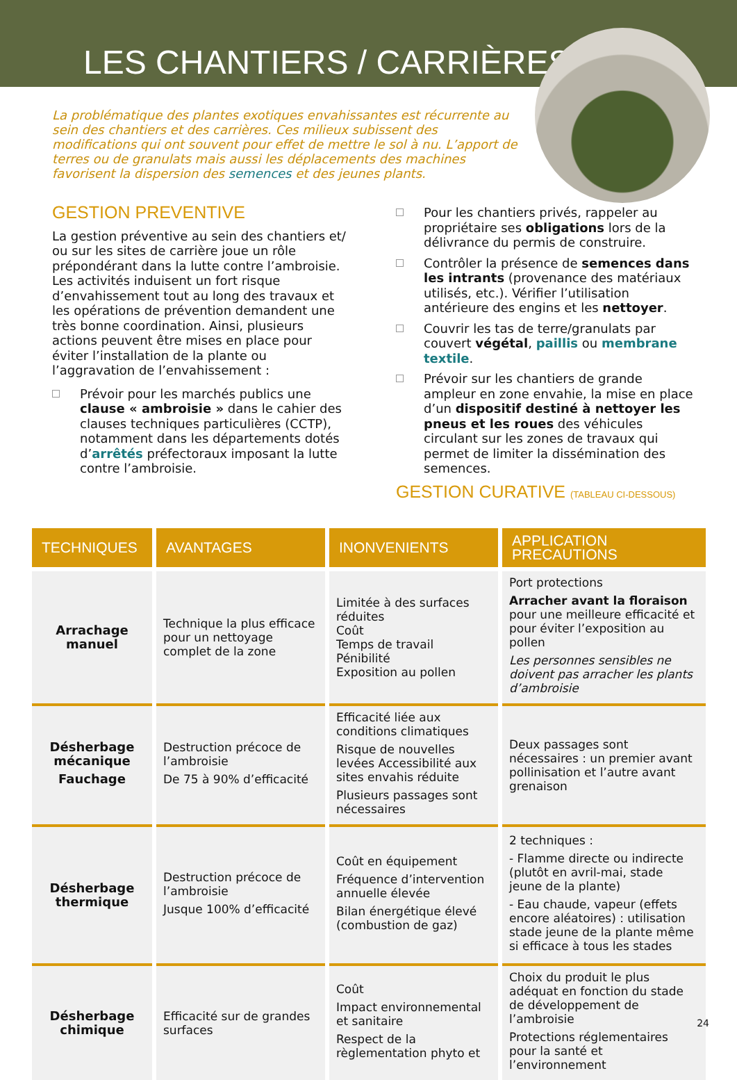LES CHANTIERS / CARRIÈRES
La problématique des plantes exotiques envahissantes est récurrente au sein des chantiers et des carrières. Ces milieux subissent des modifications qui ont souvent pour effet de mettre le sol à nu. L’apport de terres ou de granulats mais aussi les déplacements des machines favorisent la dispersion des semences et des jeunes plants.
GESTION PREVENTIVE
La gestion préventive au sein des chantiers et/ ou sur les sites de carrière joue un rôle prépondérant dans la lutte contre l’ambroisie. Les activités induisent un fort risque d’envahissement tout au long des travaux et les opérations de prévention demandent une très bonne coordination. Ainsi, plusieurs actions peuvent être mises en place pour éviter l’installation de la plante ou l’aggravation de l’envahissement :
Prévoir pour les marchés publics une clause « ambroisie » dans le cahier des clauses techniques particulières (CCTP), notamment dans les départements dotés d’arrêtés préfectoraux imposant la lutte contre l’ambroisie.
Pour les chantiers privés, rappeler au propriétaire ses obligations lors de la délivrance du permis de construire.
Contrôler la présence de semences dans les intrants (provenance des matériaux utilisés, etc.). Vérifier l’utilisation antérieure des engins et les nettoyer.
Couvrir les tas de terre/granulats par couvert végétal, paillis ou membrane textile.
Prévoir sur les chantiers de grande ampleur en zone envahie, la mise en place d’un dispositif destiné à nettoyer les pneus et les roues des véhicules circulant sur les zones de travaux qui permet de limiter la dissémination des semences.
GESTION CURATIVE (TABLEAU CI-DESSOUS)
| TECHNIQUES | AVANTAGES | INONVENIENTS | APPLICATION PRECAUTIONS |
| --- | --- | --- | --- |
| Arrachage manuel | Technique la plus efficace pour un nettoyage complet de la zone | Limitée à des surfaces réduites Coût Temps de travail Pénibilité Exposition au pollen | Port protections Arracher avant la floraison pour une meilleure efficacité et pour éviter l’exposition au pollen Les personnes sensibles ne doivent pas arracher les plants d’ambroisie |
| Désherbage mécanique Fauchage | Destruction précoce de l’ambroisie De 75 à 90% d’efficacité | Efficacité liée aux conditions climatiques Risque de nouvelles levées Accessibilité aux sites envahis réduite Plusieurs passages sont nécessaires | Deux passages sont nécessaires : un premier avant pollinisation et l’autre avant grenaison |
| Désherbage thermique | Destruction précoce de l’ambroisie Jusque 100% d’efficacité | Coût en équipement Fréquence d’intervention annuelle élevée Bilan énergétique élevé (combustion de gaz) | 2 techniques : - Flamme directe ou indirecte (plutôt en avril-mai, stade jeune de la plante) - Eau chaude, vapeur (effets encore aléatoires) : utilisation stade jeune de la plante même si efficace à tous les stades |
| Désherbage chimique | Efficacité sur de grandes surfaces | Coût Impact environnemental et sanitaire Respect de la règlementation phyto et | Choix du produit le plus adéquat en fonction du stade de développement de l’ambroisie Protections réglementaires pour la santé et l’environnement |
24